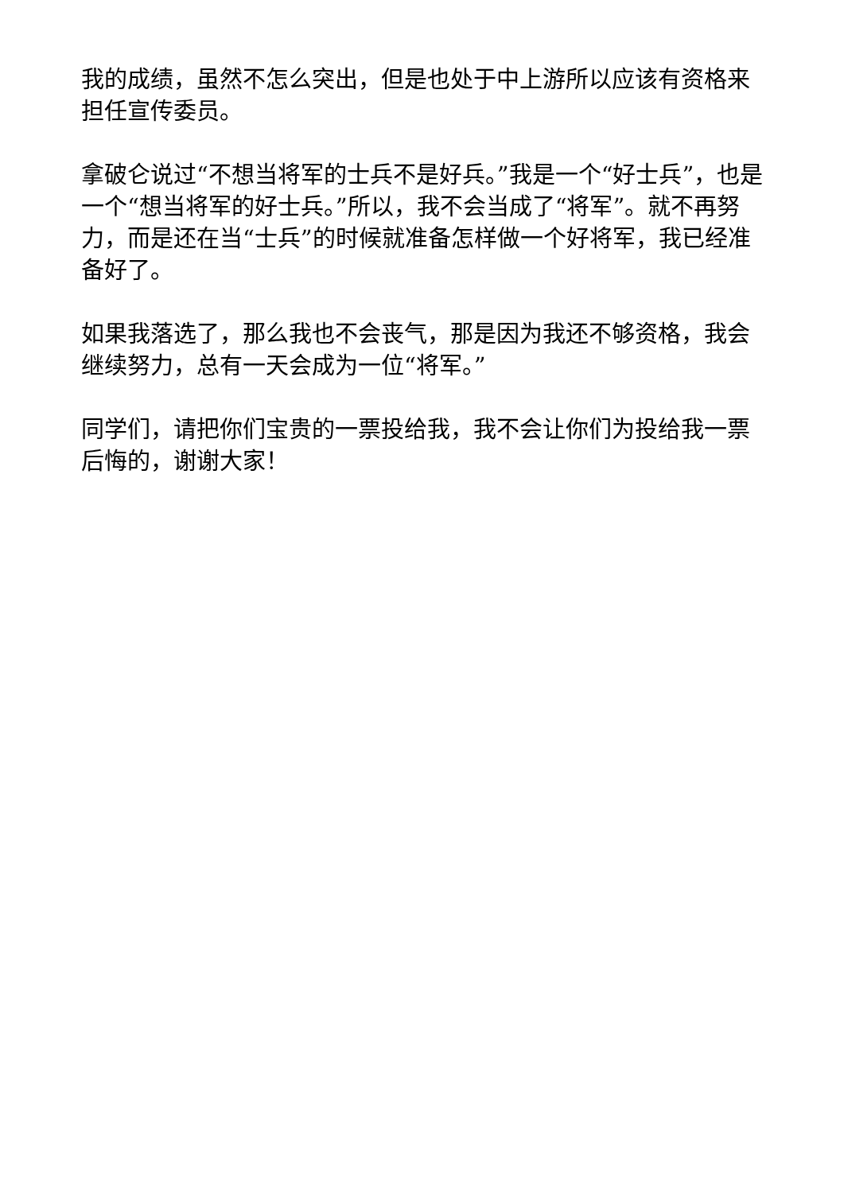我的成绩，虽然不怎么突出，但是也处于中上游所以应该有资格来担任宣传委员。
拿破仑说过“不想当将军的士兵不是好兵。”我是一个“好士兵”，也是一个“想当将军的好士兵。”所以，我不会当成了“将军”。就不再努力，而是还在当“士兵”的时候就准备怎样做一个好将军，我已经准备好了。
如果我落选了，那么我也不会丧气，那是因为我还不够资格，我会继续努力，总有一天会成为一位“将军。”
同学们，请把你们宝贵的一票投给我，我不会让你们为投给我一票后悔的，谢谢大家！